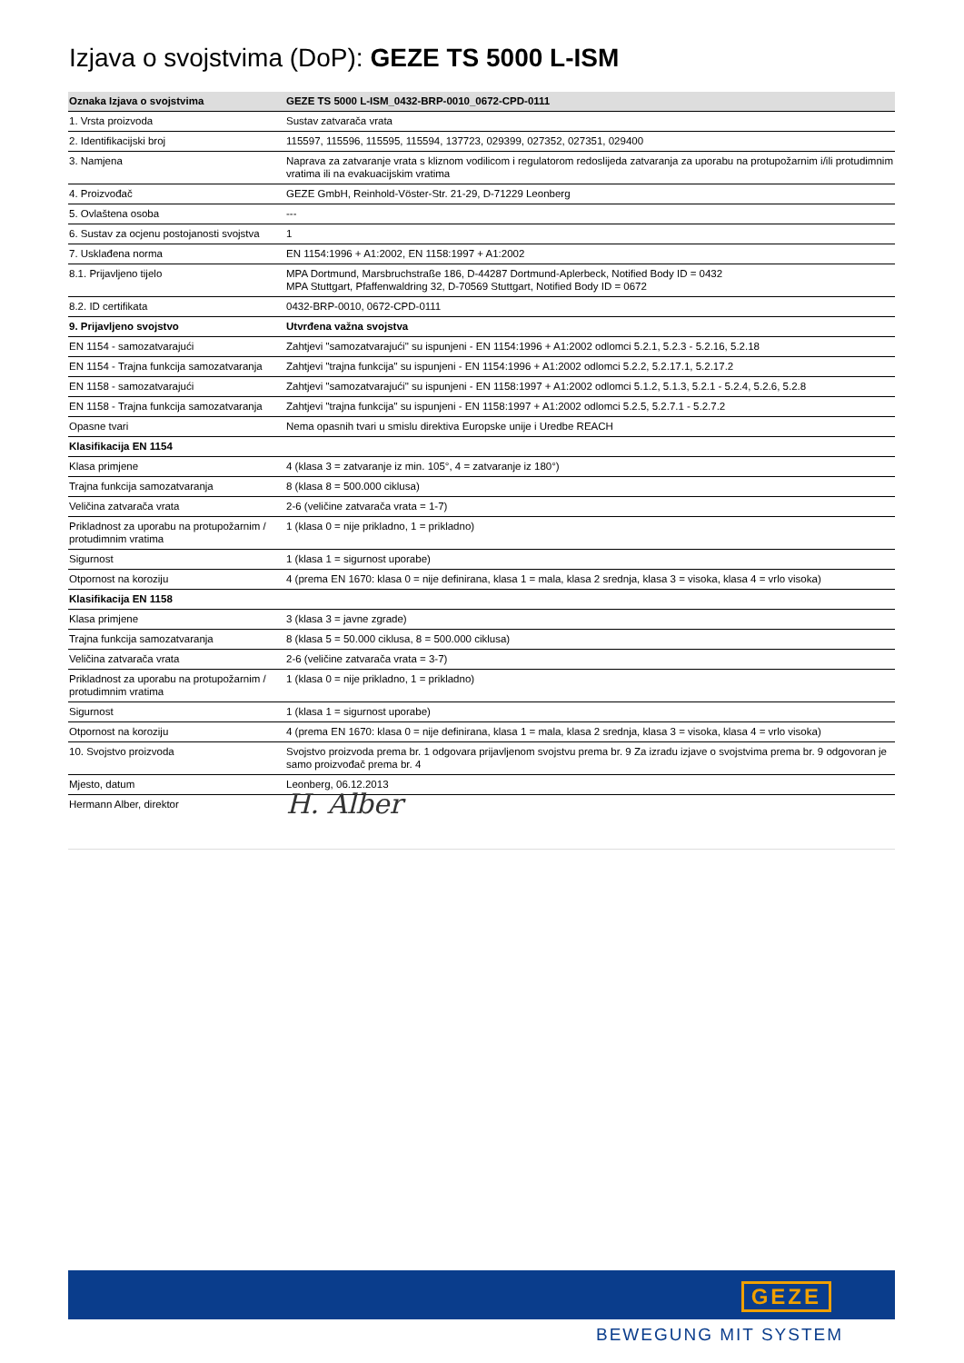Izjava o svojstvima (DoP): GEZE TS 5000 L-ISM
| Oznaka Izjava o svojstvima | GEZE TS 5000 L-ISM_0432-BRP-0010_0672-CPD-0111 |
| --- | --- |
| 1. Vrsta proizvoda | Sustav zatvarača vrata |
| 2. Identifikacijski broj | 115597, 115596, 115595, 115594, 137723, 029399, 027352, 027351, 029400 |
| 3. Namjena | Naprava za zatvaranje vrata s kliznom vodilicom i regulatorom redoslijeda zatvaranja za uporabu na protupožarnim i/ili protudimnim vratima ili na evakuacijskim vratima |
| 4. Proizvođač | GEZE GmbH, Reinhold-Vöster-Str. 21-29, D-71229 Leonberg |
| 5. Ovlaštena osoba | --- |
| 6. Sustav za ocjenu postojanosti svojstva | 1 |
| 7. Usklađena norma | EN 1154:1996 + A1:2002, EN 1158:1997 + A1:2002 |
| 8.1. Prijavljeno tijelo | MPA Dortmund, Marsbruchstraße 186, D-44287 Dortmund-Aplerbeck, Notified Body ID = 0432 MPA Stuttgart, Pfaffenwaldring 32, D-70569 Stuttgart, Notified Body ID = 0672 |
| 8.2. ID certifikata | 0432-BRP-0010, 0672-CPD-0111 |
| 9. Prijavljeno svojstvo | Utvrđena važna svojstva |
| EN 1154 - samozatvarajući | Zahtjevi "samozatvarajući" su ispunjeni - EN 1154:1996 + A1:2002 odlomci 5.2.1, 5.2.3 - 5.2.16, 5.2.18 |
| EN 1154 - Trajna funkcija samozatvaranja | Zahtjevi "trajna funkcija" su ispunjeni - EN 1154:1996 + A1:2002 odlomci 5.2.2, 5.2.17.1, 5.2.17.2 |
| EN 1158 - samozatvarajući | Zahtjevi "samozatvarajući" su ispunjeni - EN 1158:1997 + A1:2002 odlomci 5.1.2, 5.1.3, 5.2.1 - 5.2.4, 5.2.6, 5.2.8 |
| EN 1158 - Trajna funkcija samozatvaranja | Zahtjevi "trajna funkcija" su ispunjeni - EN 1158:1997 + A1:2002 odlomci 5.2.5, 5.2.7.1 - 5.2.7.2 |
| Opasne tvari | Nema opasnih tvari u smislu direktiva Europske unije i Uredbe REACH |
| Klasifikacija EN 1154 | |
| Klasa primjene | 4 (klasa 3 = zatvaranje iz min. 105°, 4 = zatvaranje iz 180°) |
| Trajna funkcija samozatvaranja | 8 (klasa 8 = 500.000 ciklusa) |
| Veličina zatvarača vrata | 2-6 (veličine zatvarača vrata = 1-7) |
| Prikladnost za uporabu na protupožarnim / protudimnim vratima | 1 (klasa 0 = nije prikladno, 1 = prikladno) |
| Sigurnost | 1 (klasa 1 = sigurnost uporabe) |
| Otpornost na koroziju | 4 (prema EN 1670: klasa 0 = nije definirana, klasa 1 = mala, klasa 2 srednja, klasa 3 = visoka, klasa 4 = vrlo visoka) |
| Klasifikacija EN 1158 | |
| Klasa primjene | 3 (klasa 3 = javne zgrade) |
| Trajna funkcija samozatvaranja | 8 (klasa 5 = 50.000 ciklusa, 8 = 500.000 ciklusa) |
| Veličina zatvarača vrata | 2-6 (veličine zatvarača vrata = 3-7) |
| Prikladnost za uporabu na protupožarnim / protudimnim vratima | 1 (klasa 0 = nije prikladno, 1 = prikladno) |
| Sigurnost | 1 (klasa 1 = sigurnost uporabe) |
| Otpornost na koroziju | 4 (prema EN 1670: klasa 0 = nije definirana, klasa 1 = mala, klasa 2 srednja, klasa 3 = visoka, klasa 4 = vrlo visoka) |
| 10. Svojstvo proizvoda | Svojstvo proizvoda prema br. 1 odgovara prijavljenom svojstvu prema br. 9 Za izradu izjave o svojstvima prema br. 9 odgovoran je samo proizvođač prema br. 4 |
| Mjesto, datum | Leonberg, 06.12.2013 |
| Hermann Alber, direktor | H. Alber |
GEZE
BEWEGUNG MIT SYSTEM